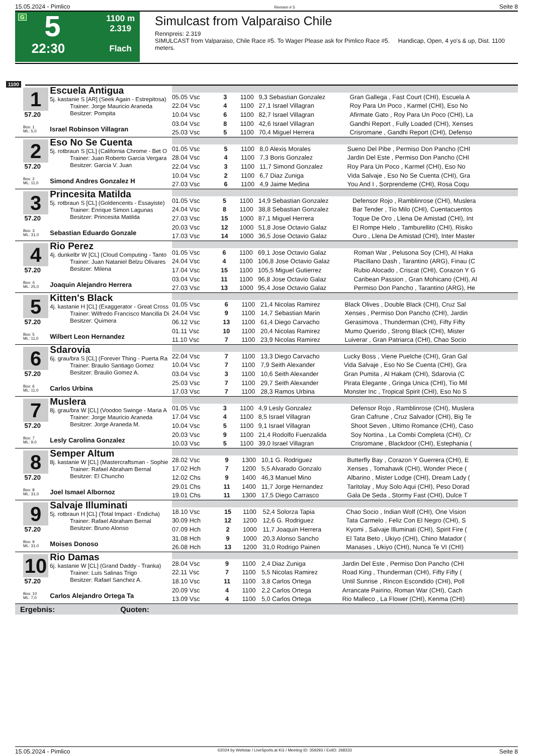15.05.2024 - Pimlico Rennen # 5 Seite 8
G
5
22:30
1100 m
2.319
Flach
Simulcast from Valparaiso Chile
Rennpreis: 2.319
SIMULCAST from Valparaiso, Chile Race #5. To Wager Please ask for Pimlico Race #5. Handicap, Open, 4 yo's & up, Dist. 1100 meters.
1100
1
57.20
Box: 1
ML: 5,0
Escuela Antigua
5j. kastanie S [AR] (Seek Again - Estrepitosa)
Trainer: Jorge Mauricio Araneda
Besitzer: Pompita
Israel Robinson Villagran
| 05.05 Vsc | 3 | 1100 | 9,3 Sebastian Gonzalez | Gran Gallega , Fast Court (CHI), Escuela A |
| 22.04 Vsc | 4 | 1100 | 27,1 Israel Villagran | Roy Para Un Poco , Karmel (CHI), Eso No |
| 10.04 Vsc | 6 | 1100 | 82,7 Israel Villagran | Afirmate Gato , Roy Para Un Poco (CHI), La |
| 03.04 Vsc | 8 | 1100 | 42,6 Israel Villagran | Gandhi Report , Fully Loaded (CHI), Xenses |
| 25.03 Vsc | 5 | 1100 | 70,4 Miguel Herrera | Crisromane , Gandhi Report (CHI), Defenso |
2
57.20
Box: 2
ML: 11,0
Eso No Se Cuenta
5j. rotbraun S [CL] (California Chrome - Bet O
Trainer: Juan Roberto Garcia Vergara
Besitzer: Garcia V. Juan
Simond Andres Gonzalez H
| 01.05 Vsc | 5 | 1100 | 8,0 Alexis Morales | Sueno Del Pibe , Permiso Don Pancho (CHI |
| 28.04 Vsc | 4 | 1100 | 7,3 Boris Gonzalez | Jardin Del Este , Permiso Don Pancho (CHI |
| 22.04 Vsc | 3 | 1100 | 11,7 Simond Gonzalez | Roy Para Un Poco , Karmel (CHI), Eso No |
| 10.04 Vsc | 2 | 1100 | 6,7 Diaz Zuniga | Vida Salvaje , Eso No Se Cuenta (CHI), Gra |
| 27.03 Vsc | 6 | 1100 | 4,9 Jaime Medina | You And I , Sorprendeme (CHI), Rosa Coqu |
3
57.20
Box: 3
ML: 31,0
Princesita Matilda
5j. rotbraun S [CL] (Goldencents - Essayiste)
Trainer: Enrique Simon Lagunas
Besitzer: Princesita Matilda
Sebastian Eduardo Gonzale
| 01.05 Vsc | 5 | 1100 | 14,9 Sebastian Gonzalez | Defensor Rojo , Ramblinrose (CHI), Muslera |
| 24.04 Vsc | 8 | 1100 | 38,8 Sebastian Gonzalez | Bar Tender , Tio Milo (CHI), Cuentacuentos |
| 27.03 Vsc | 15 | 1000 | 87,1 Miguel Herrera | Toque De Oro , Llena De Amistad (CHI), Int |
| 20.03 Vsc | 12 | 1000 | 51,8 Jose Octavio Galaz | El Rompe Hielo , Tamburellito (CHI), Risiko |
| 17.03 Vsc | 14 | 1000 | 36,5 Jose Octavio Galaz | Ouro , Llena De Amistad (CHI), Inter Master |
4
57.20
Box: 4
ML: 25,0
Rio Perez
4j. dunkelbr W [CL] (Cloud Computing - Tanto
Trainer: Juan Nataniel Belzu Olivares
Besitzer: Milena
Joaquin Alejandro Herrera
| 01.05 Vsc | 6 | 1100 | 69,1 Jose Octavio Galaz | Roman War , Pelusona Soy (CHI), Al Haka |
| 24.04 Vsc | 4 | 1100 | 106,8 Jose Octavio Galaz | Placillano Dash , Tarantino (ARG), Finau (C |
| 17.04 Vsc | 15 | 1100 | 105,5 Miguel Gutierrez | Rubio Alocado , Criscat (CHI), Corazon Y G |
| 03.04 Vsc | 11 | 1100 | 96,8 Jose Octavio Galaz | Caribean Passion , Gran Mohicano (CHI), Al |
| 27.03 Vsc | 13 | 1000 | 95,4 Jose Octavio Galaz | Permiso Don Pancho , Tarantino (ARG), He |
5
57.20
Box: 5
ML: 11,0
Kitten's Black
4j. kastanie H [CL] (Exaggerator - Great Cross
Trainer: Wilfredo Francisco Mancilla Di
Besitzer: Quimera
Wilbert Leon Hernandez
| 01.05 Vsc | 6 | 1100 | 21,4 Nicolas Ramirez | Black Olives , Double Black (CHI), Cruz Sal |
| 24.04 Vsc | 9 | 1100 | 14,7 Sebastian Marin | Xenses , Permiso Don Pancho (CHI), Jardin |
| 06.12 Vsc | 13 | 1100 | 61,4 Diego Carvacho | Gerasimova , Thunderman (CHI), Fifty Fifty |
| 01.11 Vsc | 10 | 1100 | 20,4 Nicolas Ramirez | Mumo Querido , Strong Black (CHI), Mister |
| 11.10 Vsc | 7 | 1100 | 23,9 Nicolas Ramirez | Luiverar , Gran Patriarca (CHI), Chao Socio |
6
57.20
Box: 6
ML: 11,0
Sdarovia
6j. grau/bra S [CL] (Forever Thing - Puerta Ra
Trainer: Braulio Santiago Gomez
Besitzer: Braulio Gomez A.
Carlos Urbina
| 22.04 Vsc | 7 | 1100 | 13,3 Diego Carvacho | Lucky Boss , Viene Puelche (CHI), Gran Gal |
| 10.04 Vsc | 7 | 1100 | 7,9 Seith Alexander | Vida Salvaje , Eso No Se Cuenta (CHI), Gra |
| 03.04 Vsc | 3 | 1100 | 10,6 Seith Alexander | Gran Pumita , Al Hakam (CHI), Sdarovia (C |
| 25.03 Vsc | 7 | 1100 | 29,7 Seith Alexander | Pirata Elegante , Gringa Unica (CHI), Tio Mil |
| 17.03 Vsc | 7 | 1100 | 28,3 Ramos Urbina | Monster Inc , Tropical Spirit (CHI), Eso No S |
7
57.20
Box: 7
ML: 9,0
Muslera
8j. grau/bra W [CL] (Voodoo Swinge - Maria A
Trainer: Jorge Mauricio Araneda
Besitzer: Jorge Araneda M.
Lesly Carolina Gonzalez
| 01.05 Vsc | 3 | 1100 | 4,9 Lesly Gonzalez | Defensor Rojo , Ramblinrose (CHI), Muslera |
| 17.04 Vsc | 4 | 1100 | 8,5 Israel Villagran | Gran Cafrune , Cruz Salvador (CHI), Big Te |
| 10.04 Vsc | 5 | 1100 | 9,1 Israel Villagran | Shoot Seven , Ultimo Romance (CHI), Caso |
| 20.03 Vsc | 9 | 1100 | 21,4 Rodolfo Fuenzalida | Soy Nortina , La Combi Completa (CHI), Cr |
| 10.03 Vsc | 5 | 1100 | 39,0 Israel Villagran | Crisromane , Blackdoor (CHI), Estephania ( |
8
57.20
Box: 8
ML: 31,0
Semper Altum
8j. kastanie W [CL] (Mastercraftsman - Sophie
Trainer: Rafael Abraham Bernal
Besitzer: El Chuncho
Joel Ismael Albornoz
| 28.02 Vsc | 9 | 1300 | 10,1 G. Rodriguez | Butterfly Bay , Corazon Y Guerrera (CHI), E |
| 17.02 Hch | 7 | 1200 | 5,5 Alvarado Gonzalo | Xenses , Tomahawk (CHI), Wonder Piece ( |
| 12.02 Chs | 9 | 1400 | 46,3 Manuel Mino | Albarino , Mister Lodge (CHI), Dream Lady ( |
| 29.01 Chs | 11 | 1400 | 11,7 Jorge Hernandez | Taritolay , Muy Solo Aqui (CHI), Peso Dorad |
| 19.01 Chs | 11 | 1300 | 17,5 Diego Carrasco | Gala De Seda , Stormy Fast (CHI), Dulce T |
9
57.20
Box: 9
ML: 31,0
Salvaje Illuminati
5j. rotbraun H [CL] (Total Impact - Endicha)
Trainer: Rafael Abraham Bernal
Besitzer: Bruno Alonso
Moises Donoso
| 18.10 Vsc | 15 | 1100 | 52,4 Solorza Tapia | Chao Socio , Indian Wolf (CHI), One Vision |
| 30.09 Hch | 12 | 1200 | 12,6 G. Rodriguez | Tata Carmelo , Feliz Con El Negro (CHI), S |
| 07.09 Hch | 2 | 1000 | 11,7 Joaquin Herrera | Kyomi , Salvaje Illuminati (CHI), Spirit Fire ( |
| 31.08 Hch | 9 | 1000 | 20,3 Alonso Sancho | El Tata Beto , Ukiyo (CHI), Chino Matador ( |
| 26.08 Hch | 13 | 1200 | 31,0 Rodrigo Painen | Manases , Ukiyo (CHI), Nunca Te VI (CHI) |
10
57.20
Box: 10
ML: 7,0
Rio Damas
6j. kastanie W [CL] (Grand Daddy - Tranka)
Trainer: Luis Salinas Trigo
Besitzer: Rafael Sanchez A.
Carlos Alejandro Ortega Ta
| 28.04 Vsc | 9 | 1100 | 2,4 Diaz Zuniga | Jardin Del Este , Permiso Don Pancho (CHI |
| 22.11 Vsc | 7 | 1100 | 5,5 Nicolas Ramirez | Road King , Thunderman (CHI), Fifty Fifty ( |
| 18.10 Vsc | 11 | 1100 | 3,8 Carlos Ortega | Until Sunrise , Rincon Escondido (CHI), Poll |
| 20.09 Vsc | 4 | 1100 | 2,2 Carlos Ortega | Arrancate Pairino, Roman War (CHI), Cach |
| 13.09 Vsc | 4 | 1100 | 5,0 Carlos Ortega | Rio Malleco , La Flower (CHI), Kenma (CHI) |
Ergebnis: Quoten:
15.05.2024 - Pimlico ©2024 by Wettstar / LiveSports.at KG / Meeting ID: 359293 / ExtID: 268333 Seite 8